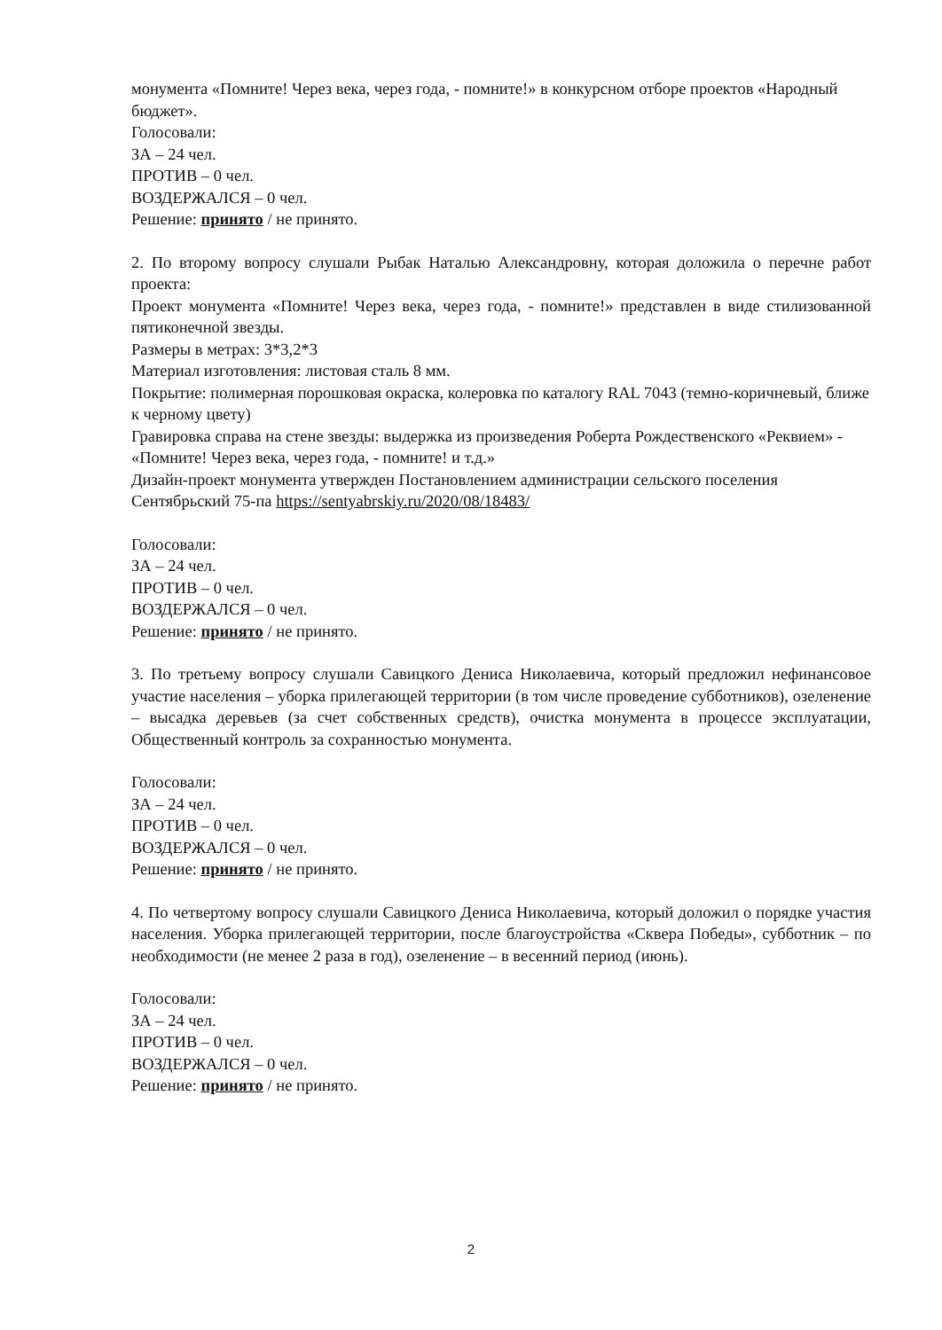монумента «Помните! Через века, через года, - помните!» в конкурсном отборе проектов «Народный бюджет».
Голосовали:
ЗА – 24 чел.
ПРОТИВ – 0 чел.
ВОЗДЕРЖАЛСЯ – 0 чел.
Решение: принято / не принято.
2. По второму вопросу слушали Рыбак Наталью Александровну, которая доложила о перечне работ проекта:
Проект монумента «Помните! Через века, через года, - помните!» представлен в виде стилизованной пятиконечной звезды.
Размеры в метрах: 3*3,2*3
Материал изготовления: листовая сталь 8 мм.
Покрытие: полимерная порошковая окраска, колеровка по каталогу RAL 7043 (темно-коричневый, ближе к черному цвету)
Гравировка справа на стене звезды: выдержка из произведения Роберта Рождественского «Реквием» - «Помните! Через века, через года, - помните! и т.д.»
Дизайн-проект монумента утвержден Постановлением администрации сельского поселения Сентябрьский 75-па https://sentyabrskiy.ru/2020/08/18483/
Голосовали:
ЗА – 24 чел.
ПРОТИВ – 0 чел.
ВОЗДЕРЖАЛСЯ – 0 чел.
Решение: принято / не принято.
3. По третьему вопросу слушали Савицкого Дениса Николаевича, который предложил нефинансовое участие населения – уборка прилегающей территории (в том числе проведение субботников), озеленение – высадка деревьев (за счет собственных средств), очистка монумента в процессе эксплуатации, Общественный контроль за сохранностью монумента.
Голосовали:
ЗА – 24 чел.
ПРОТИВ – 0 чел.
ВОЗДЕРЖАЛСЯ – 0 чел.
Решение: принято / не принято.
4. По четвертому вопросу слушали Савицкого Дениса Николаевича, который доложил о порядке участия населения. Уборка прилегающей территории, после благоустройства «Сквера Победы», субботник – по необходимости (не менее 2 раза в год), озеленение – в весенний период (июнь).
Голосовали:
ЗА – 24 чел.
ПРОТИВ – 0 чел.
ВОЗДЕРЖАЛСЯ – 0 чел.
Решение: принято / не принято.
2